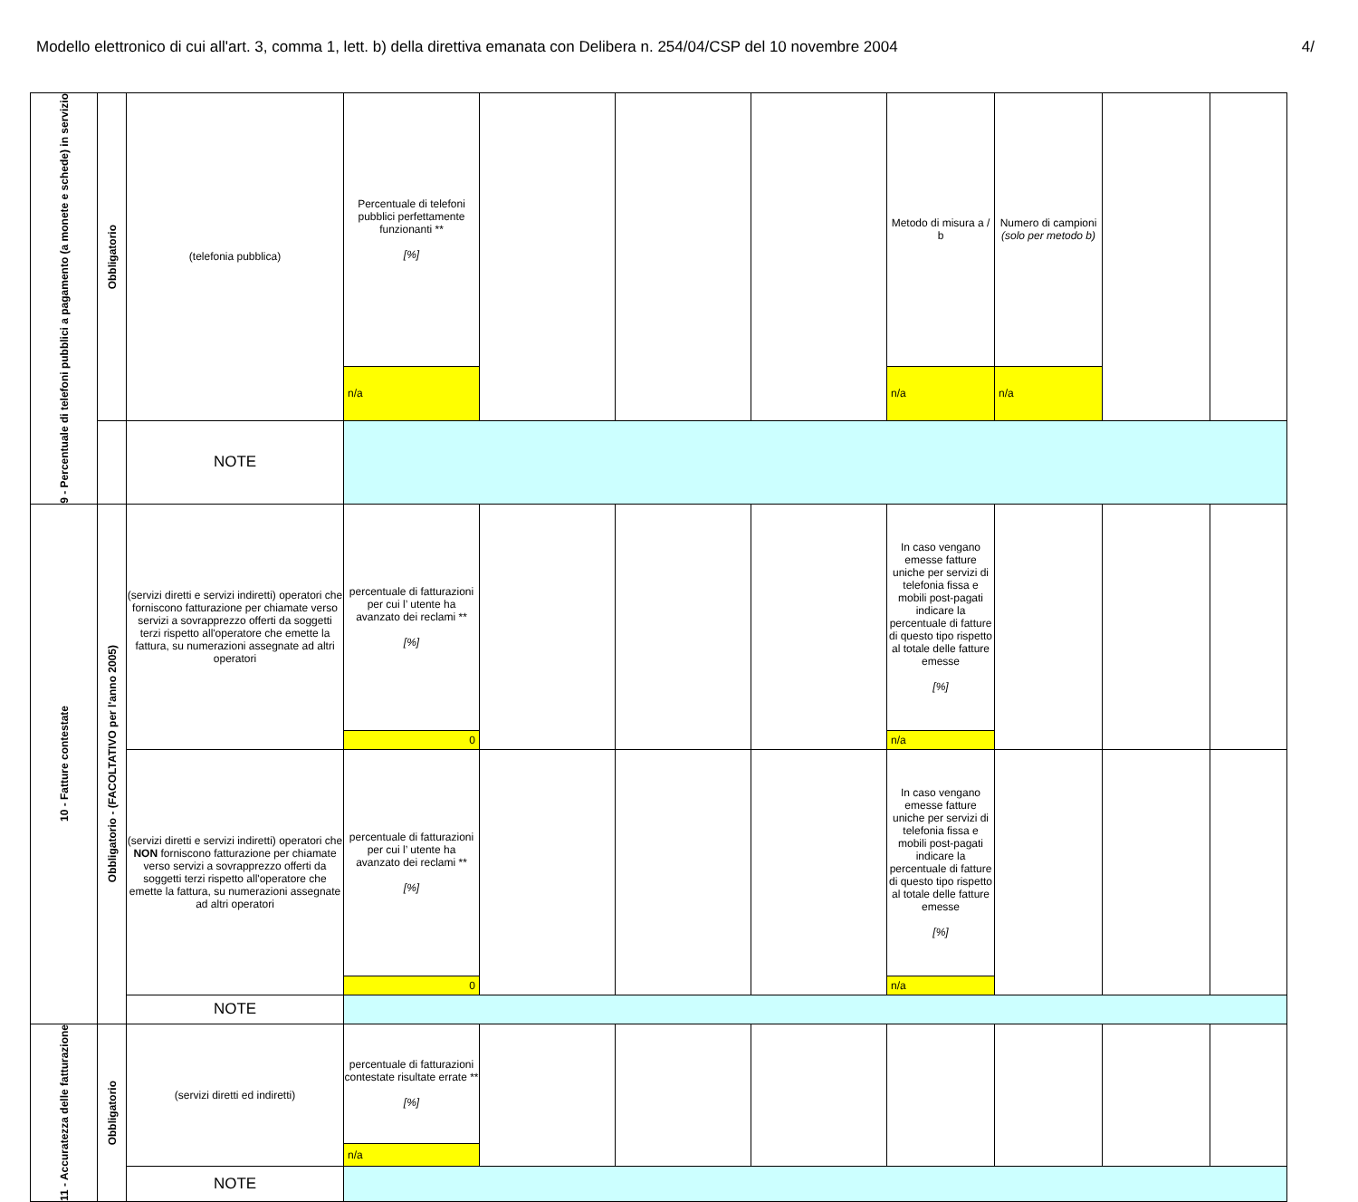Modello elettronico di cui all'art. 3, comma 1, lett. b) della direttiva emanata con Delibera n. 254/04/CSP del 10 novembre 2004 4/
| 9 - Percentuale di telefoni pubblici a pagamento (a monete e schede) in servizio | Obbligatorio | (telefonia pubblica) | Percentuale di telefoni pubblici perfettamente funzionanti ** [%] | | | | Metodo di misura a / b | Numero di campioni (solo per metodo b) | | |
| | | | n/a | | | | n/a | n/a | | |
| | | NOTE | | | | | | | | |
| 10 - Fatture contestate | Obbligatorio - (FACOLTATIVO per l'anno 2005) | (servizi diretti e servizi indiretti) operatori che forniscono fatturazione per chiamate verso servizi a sovrapprezzo offerti da soggetti terzi rispetto all'operatore che emette la fattura, su numerazioni assegnate ad altri operatori | percentuale di fatturazioni per cui l’ utente ha avanzato dei reclami ** [%] | | | | In caso vengano emesse fatture uniche per servizi di telefonia fissa e mobili post-pagati indicare la percentuale di fatture di questo tipo rispetto al totale delle fatture emesse [%] | | | |
| | | | 0 | | | | n/a | | | |
| | | (servizi diretti e servizi indiretti) operatori che NON forniscono fatturazione per chiamate verso servizi a sovrapprezzo offerti da soggetti terzi rispetto all'operatore che emette la fattura, su numerazioni assegnate ad altri operatori | percentuale di fatturazioni per cui l’ utente ha avanzato dei reclami ** [%] | | | | In caso vengano emesse fatture uniche per servizi di telefonia fissa e mobili post-pagati indicare la percentuale di fatture di questo tipo rispetto al totale delle fatture emesse [%] | | | |
| | | | 0 | | | | n/a | | | |
| | | NOTE | | | | | | | | |
| 11 - Accuratezza delle fatturazione | Obbligatorio | (servizi diretti ed indiretti) | percentuale di fatturazioni contestate risultate errate ** [%] | | | | | | | |
| | | | n/a | | | | | | | |
| | | NOTE | | | | | | | | |